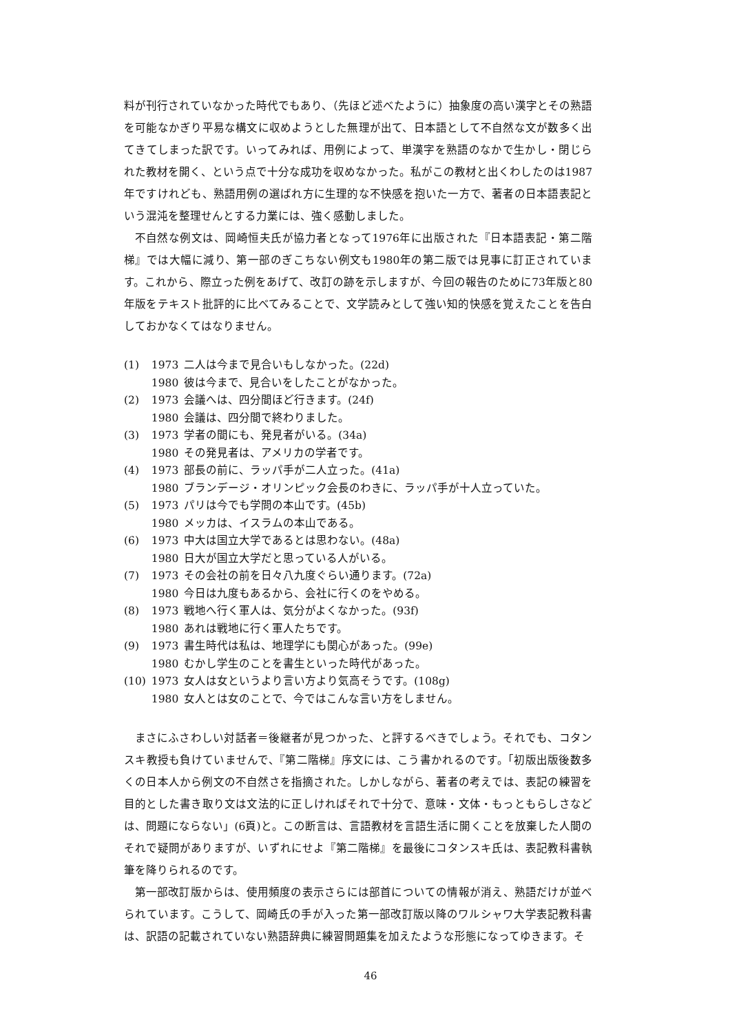料が刊行されていなかった時代でもあり、（先ほど述べたように）抽象度の高い漢字とその熟語を可能なかぎり平易な構文に収めようとした無理が出て、日本語として不自然な文が数多く出てきてしまった訳です。いってみれば、用例によって、単漢字を熟語のなかで生かし・閉じられた教材を開く、という点で十分な成功を収めなかった。私がこの教材と出くわしたのは1987年ですけれども、熟語用例の選ばれ方に生理的な不快感を抱いた一方で、著者の日本語表記という混沌を整理せんとする力業には、強く感動しました。
不自然な例文は、岡崎恒夫氏が協力者となって1976年に出版された『日本語表記・第二階梯』では大幅に減り、第一部のぎこちない例文も1980年の第二版では見事に訂正されています。これから、際立った例をあげて、改訂の跡を示しますが、今回の報告のために73年版と80年版をテキスト批評的に比べてみることで、文学読みとして強い知的快感を覚えたことを告白しておかなくてはなりません。
| (1) | 1973 | 二人は今まで見合いもしなかった。(22d) |
| | 1980 | 彼は今まで、見合いをしたことがなかった。 |
| (2) | 1973 | 会議へは、四分間ほど行きます。(24f) |
| | 1980 | 会議は、四分間で終わりました。 |
| (3) | 1973 | 学者の間にも、発見者がいる。(34a) |
| | 1980 | その発見者は、アメリカの学者です。 |
| (4) | 1973 | 部長の前に、ラッパ手が二人立った。(41a) |
| | 1980 | ブランデージ・オリンピック会長のわきに、ラッパ手が十人立っていた。 |
| (5) | 1973 | パリは今でも学問の本山です。(45b) |
| | 1980 | メッカは、イスラムの本山である。 |
| (6) | 1973 | 中大は国立大学であるとは思わない。(48a) |
| | 1980 | 日大が国立大学だと思っている人がいる。 |
| (7) | 1973 | その会社の前を日々八九度ぐらい通ります。(72a) |
| | 1980 | 今日は九度もあるから、会社に行くのをやめる。 |
| (8) | 1973 | 戦地へ行く軍人は、気分がよくなかった。(93f) |
| | 1980 | あれは戦地に行く軍人たちです。 |
| (9) | 1973 | 書生時代は私は、地理学にも関心があった。(99e) |
| | 1980 | むかし学生のことを書生といった時代があった。 |
| (10) | 1973 | 女人は女というより言い方より気高そうです。(108g) |
| | 1980 | 女人とは女のことで、今ではこんな言い方をしません。 |
まさにふさわしい対話者＝後継者が見つかった、と評するべきでしょう。それでも、コタンスキ教授も負けていませんで、『第二階梯』序文には、こう書かれるのです。「初版出版後数多くの日本人から例文の不自然さを指摘された。しかしながら、著者の考えでは、表記の練習を目的とした書き取り文は文法的に正しければそれで十分で、意味・文体・もっともらしさなどは、問題にならない」(6頁)と。この断言は、言語教材を言語生活に開くことを放棄した人間のそれで疑問がありますが、いずれにせよ『第二階梯』を最後にコタンスキ氏は、表記教科書執筆を降りられるのです。
第一部改訂版からは、使用頻度の表示さらには部首についての情報が消え、熟語だけが並べられています。こうして、岡崎氏の手が入った第一部改訂版以降のワルシャワ大学表記教科書は、訳語の記載されていない熟語辞典に練習問題集を加えたような形態になってゆきます。そ
46